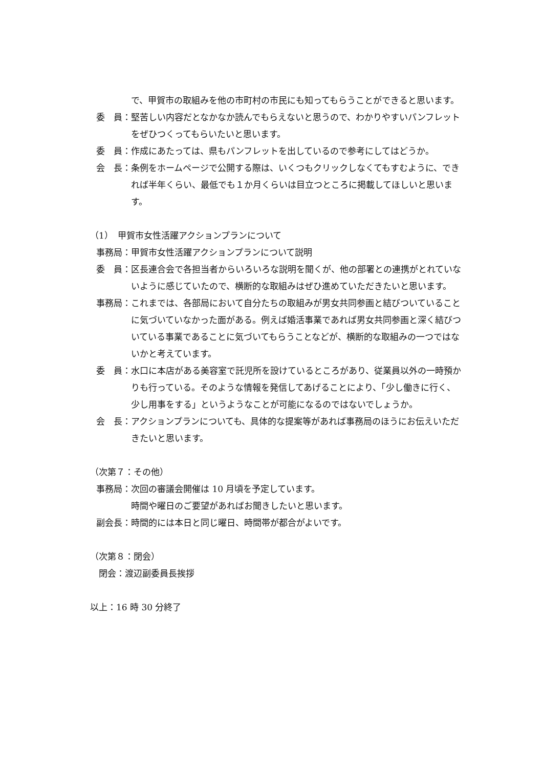で、甲賀市の取組みを他の市町村の市民にも知ってもらうことができると思います。
委　員： 堅苦しい内容だとなかなか読んでもらえないと思うので、わかりやすいパンフレットをぜひつくってもらいたいと思います。
委　員： 作成にあたっては、県もパンフレットを出しているので参考にしてはどうか。
会　長： 条例をホームページで公開する際は、いくつもクリックしなくてもすむように、できれば半年くらい、最低でも１か月くらいは目立つところに掲載してほしいと思います。
（1）　甲賀市女性活躍アクションプランについて
事務局： 甲賀市女性活躍アクションプランについて説明
委　員： 区長連合会で各担当者からいろいろな説明を聞くが、他の部署との連携がとれていないように感じていたので、横断的な取組みはぜひ進めていただきたいと思います。
事務局： これまでは、各部局において自分たちの取組みが男女共同参画と結びついていることに気づいていなかった面がある。例えば婚活事業であれば男女共同参画と深く結びついている事業であることに気づいてもらうことなどが、横断的な取組みの一つではないかと考えています。
委　員： 水口に本店がある美容室で託児所を設けているところがあり、従業員以外の一時預かりも行っている。そのような情報を発信してあげることにより、「少し働きに行く、少し用事をする」というようなことが可能になるのではないでしょうか。
会　長： アクションプランについても、具体的な提案等があれば事務局のほうにお伝えいただきたいと思います。
（次第７：その他）
事務局： 次回の審議会開催は 10 月頃を予定しています。
時間や曜日のご要望があればお聞きしたいと思います。
副会長： 時間的には本日と同じ曜日、時間帯が都合がよいです。
（次第８：閉会）
　閉会：渡辺副委員長挨拶
以上：16 時 30 分終了